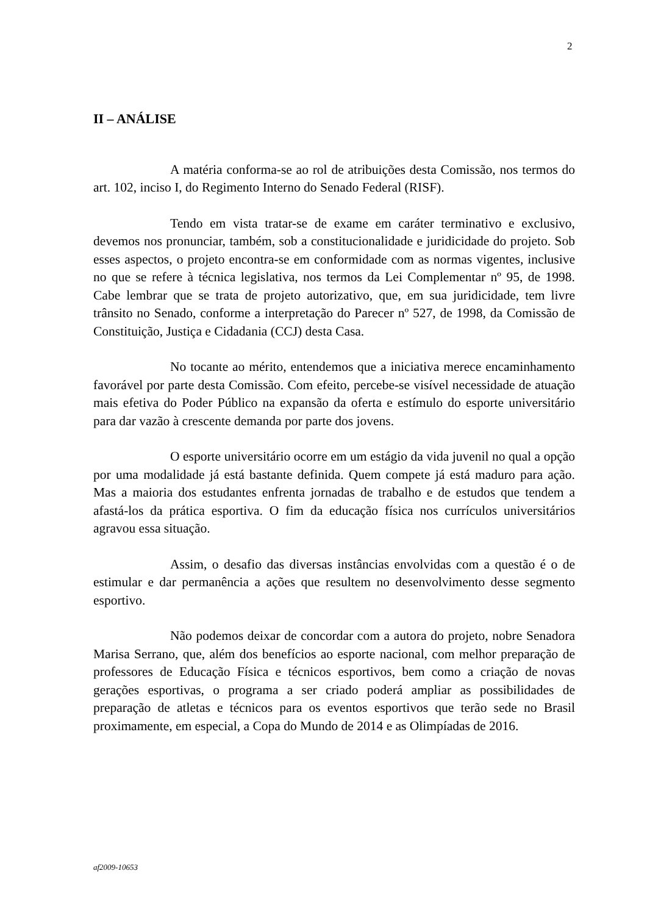2
II – ANÁLISE
A matéria conforma-se ao rol de atribuições desta Comissão, nos termos do art. 102, inciso I, do Regimento Interno do Senado Federal (RISF).
Tendo em vista tratar-se de exame em caráter terminativo e exclusivo, devemos nos pronunciar, também, sob a constitucionalidade e juridicidade do projeto. Sob esses aspectos, o projeto encontra-se em conformidade com as normas vigentes, inclusive no que se refere à técnica legislativa, nos termos da Lei Complementar nº 95, de 1998. Cabe lembrar que se trata de projeto autorizativo, que, em sua juridicidade, tem livre trânsito no Senado, conforme a interpretação do Parecer nº 527, de 1998, da Comissão de Constituição, Justiça e Cidadania (CCJ) desta Casa.
No tocante ao mérito, entendemos que a iniciativa merece encaminhamento favorável por parte desta Comissão. Com efeito, percebe-se visível necessidade de atuação mais efetiva do Poder Público na expansão da oferta e estímulo do esporte universitário para dar vazão à crescente demanda por parte dos jovens.
O esporte universitário ocorre em um estágio da vida juvenil no qual a opção por uma modalidade já está bastante definida. Quem compete já está maduro para ação. Mas a maioria dos estudantes enfrenta jornadas de trabalho e de estudos que tendem a afastá-los da prática esportiva. O fim da educação física nos currículos universitários agravou essa situação.
Assim, o desafio das diversas instâncias envolvidas com a questão é o de estimular e dar permanência a ações que resultem no desenvolvimento desse segmento esportivo.
Não podemos deixar de concordar com a autora do projeto, nobre Senadora Marisa Serrano, que, além dos benefícios ao esporte nacional, com melhor preparação de professores de Educação Física e técnicos esportivos, bem como a criação de novas gerações esportivas, o programa a ser criado poderá ampliar as possibilidades de preparação de atletas e técnicos para os eventos esportivos que terão sede no Brasil proximamente, em especial, a Copa do Mundo de 2014 e as Olimpíadas de 2016.
af2009-10653